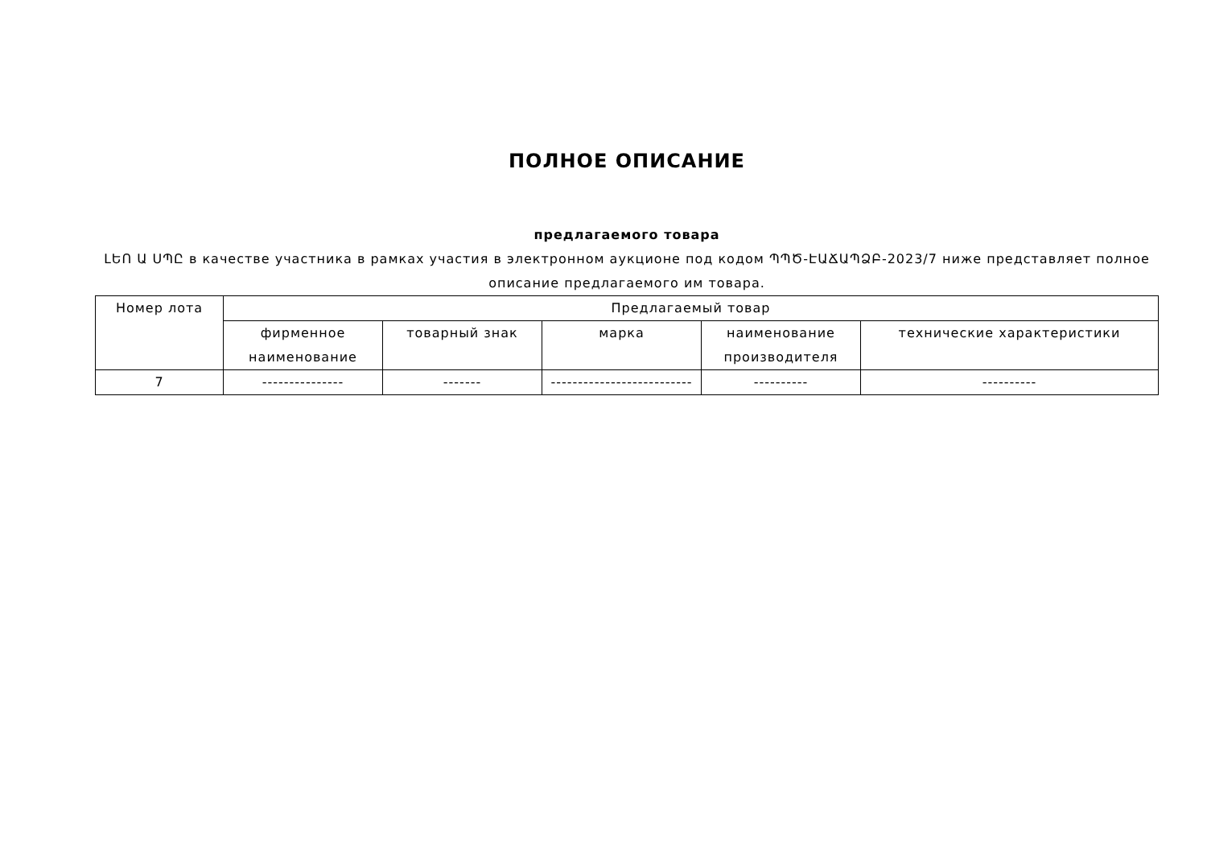ПОЛНОЕ ОПИСАНИЕ
предлагаемого товара
ԼԵՈ Ա ՍՊԸ в качестве участника в рамках участия в электронном аукционе под кодом ՊՊԾ-ԷԱՃԱՊՁԲ-2023/7 ниже представляет полное описание предлагаемого им товара.
| Номер лота | Предлагаемый товар | | | | |
| --- | --- | --- | --- | --- | --- |
| | фирменное наименование | товарный знак | марка | наименование производителя | технические характеристики |
| 7 | --------------- | ------- | -------------------------- | ---------- | ---------- |